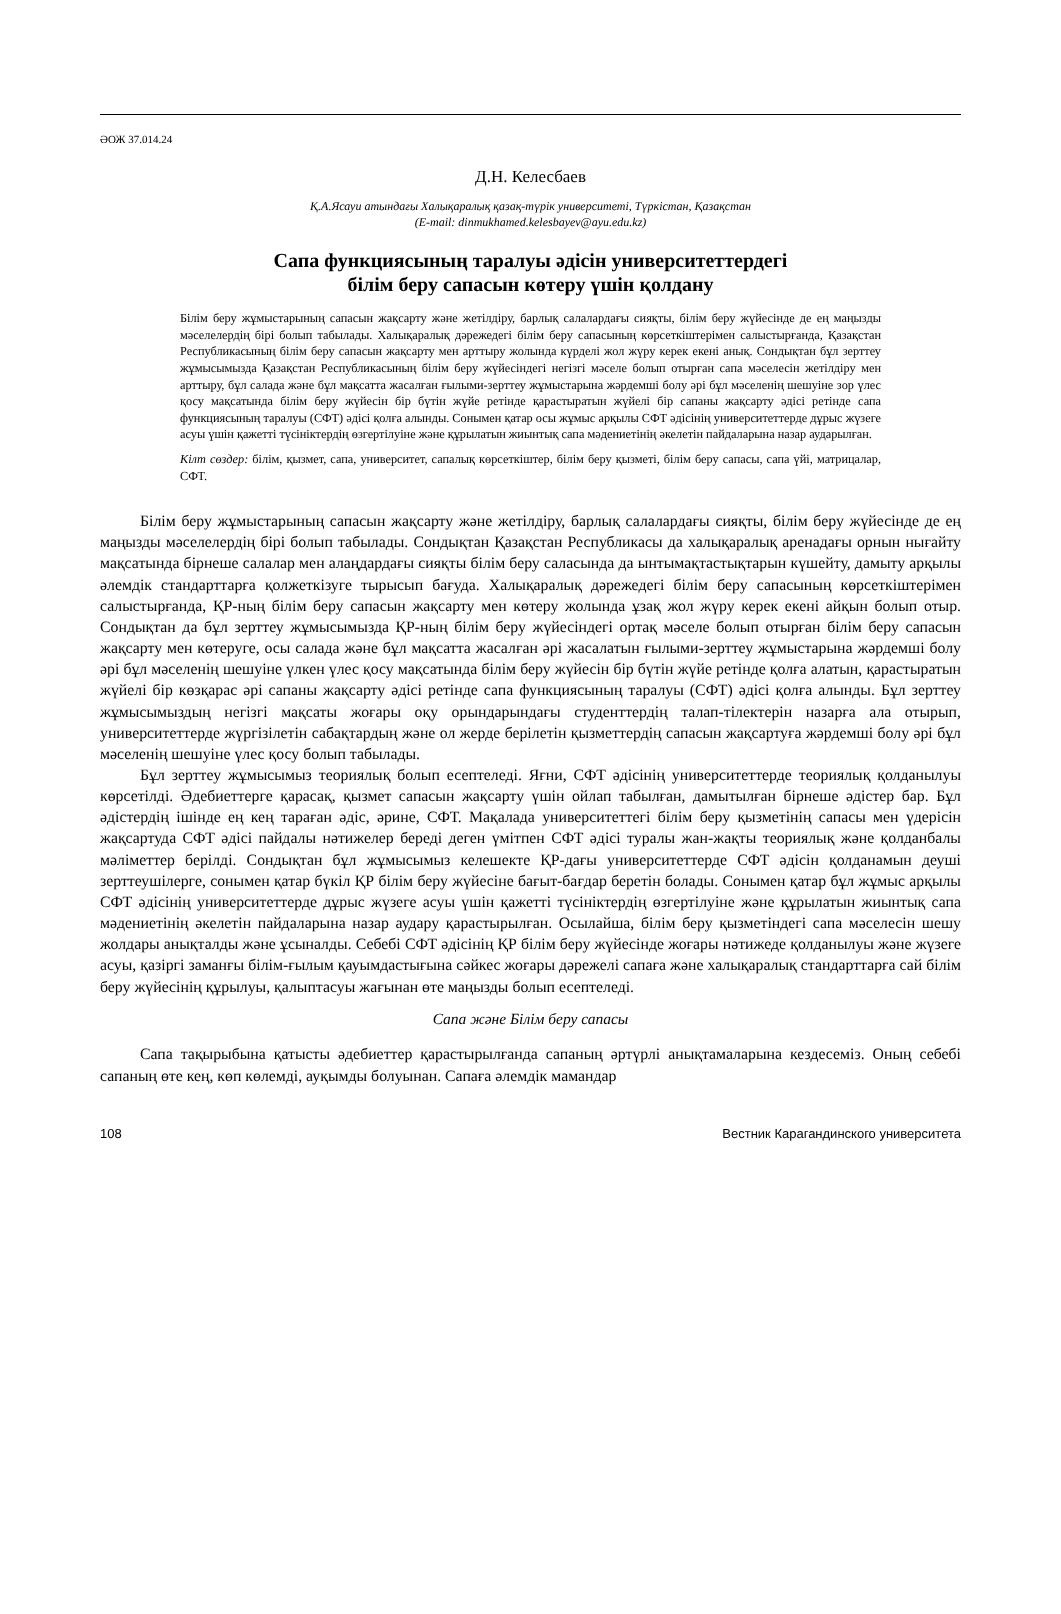ӘОЖ 37.014.24
Д.Н. Келесбаев
Қ.А.Ясауи атындағы Халықаралық қазақ-түрік университеті, Түркістан, Қазақстан
(E-mail: dinmukhamed.kelesbayev@ayu.edu.kz)
Сапа функциясының таралуы әдісін университеттердегі
білім беру сапасын көтеру үшін қолдану
Білім беру жұмыстарының сапасын жақсарту және жетілдіру, барлық салалардағы сияқты, білім беру жүйесінде де ең маңызды мәселелердің бірі болып табылады. Халықаралық дәрежедегі білім беру сапасының көрсеткіштерімен салыстырғанда, Қазақстан Республикасының білім беру сапасын жақсарту мен арттыру жолында күрделі жол жүру керек екені анық. Сондықтан бұл зерттеу жұмысымызда Қазақстан Республикасының білім беру жүйесіндегі негізгі мәселе болып отырған сапа мәселесін жетілдіру мен арттыру, бұл салада және бұл мақсатта жасалған ғылыми-зерттеу жұмыстарына жәрдемші болу әрі бұл мәселенің шешуіне зор үлес қосу мақсатында білім беру жүйесін бір бүтін жүйе ретінде қарастыратын жүйелі бір сапаны жақсарту әдісі ретінде сапа функциясының таралуы (СФТ) әдісі қолға алынды. Сонымен қатар осы жұмыс арқылы СФТ әдісінің университеттерде дұрыс жүзеге асуы үшін қажетті түсініктердің өзгертілуіне және құрылатын жиынтық сапа мәдениетінің әкелетін пайдаларына назар аударылған.
Кілт сөздер: білім, қызмет, сапа, университет, сапалық көрсеткіштер, білім беру қызметі, білім беру сапасы, сапа үйі, матрицалар, СФТ.
Білім беру жұмыстарының сапасын жақсарту және жетілдіру, барлық салалардағы сияқты, білім беру жүйесінде де ең маңызды мәселелердің бірі болып табылады. Сондықтан Қазақстан Республикасы да халықаралық аренадағы орнын нығайту мақсатында бірнеше салалар мен алаңдардағы сияқты білім беру саласында да ынтымақтастықтарын күшейту, дамыту арқылы әлемдік стандарттарға қолжеткізуге тырысып бағуда. Халықаралық дәрежедегі білім беру сапасының көрсеткіштерімен салыстырғанда, ҚР-ның білім беру сапасын жақсарту мен көтеру жолында ұзақ жол жүру керек екені айқын болып отыр. Сондықтан да бұл зерттеу жұмысымызда ҚР-ның білім беру жүйесіндегі ортақ мәселе болып отырған білім беру сапасын жақсарту мен көтеруге, осы салада және бұл мақсатта жасалған әрі жасалатын ғылыми-зерттеу жұмыстарына жәрдемші болу әрі бұл мәселенің шешуіне үлкен үлес қосу мақсатында білім беру жүйесін бір бүтін жүйе ретінде қолға алатын, қарастыратын жүйелі бір көзқарас әрі сапаны жақсарту әдісі ретінде сапа функциясының таралуы (СФТ) әдісі қолға алынды. Бұл зерттеу жұмысымыздың негізгі мақсаты жоғары оқу орындарындағы студенттердің талап-тілектерін назарға ала отырып, университеттерде жүргізілетін сабақтардың және ол жерде берілетін қызметтердің сапасын жақсартуға жәрдемші болу әрі бұл мәселенің шешуіне үлес қосу болып табылады.
Бұл зерттеу жұмысымыз теориялық болып есептеледі. Яғни, СФТ әдісінің университеттерде теориялық қолданылуы көрсетілді. Әдебиеттерге қарасақ, қызмет сапасын жақсарту үшін ойлап табылған, дамытылған бірнеше әдістер бар. Бұл әдістердің ішінде ең кең тараған әдіс, әрине, СФТ. Мақалада университеттегі білім беру қызметінің сапасы мен үдерісін жақсартуда СФТ әдісі пайдалы нәтижелер береді деген үмітпен СФТ әдісі туралы жан-жақты теориялық және қолданбалы мәліметтер берілді. Сондықтан бұл жұмысымыз келешекте ҚР-дағы университеттерде СФТ әдісін қолданамын деуші зерттеушілерге, сонымен қатар бүкіл ҚР білім беру жүйесіне бағыт-бағдар беретін болады. Сонымен қатар бұл жұмыс арқылы СФТ әдісінің университеттерде дұрыс жүзеге асуы үшін қажетті түсініктердің өзгертілуіне және құрылатын жиынтық сапа мәдениетінің әкелетін пайдаларына назар аудару қарастырылған. Осылайша, білім беру қызметіндегі сапа мәселесін шешу жолдары анықталды және ұсыналды. Себебі СФТ әдісінің ҚР білім беру жүйесінде жоғары нәтижеде қолданылуы және жүзеге асуы, қазіргі заманғы білім-ғылым қауымдастығына сәйкес жоғары дәрежелі сапаға және халықаралық стандарттарға сай білім беру жүйесінің құрылуы, қалыптасуы жағынан өте маңызды болып есептеледі.
Сапа және Білім беру сапасы
Сапа тақырыбына қатысты әдебиеттер қарастырылғанда сапаның әртүрлі анықтамаларына кездесеміз. Оның себебі сапаның өте кең, көп көлемді, ауқымды болуынан. Сапаға әлемдік мамандар
108 Вестник Карагандинского университета